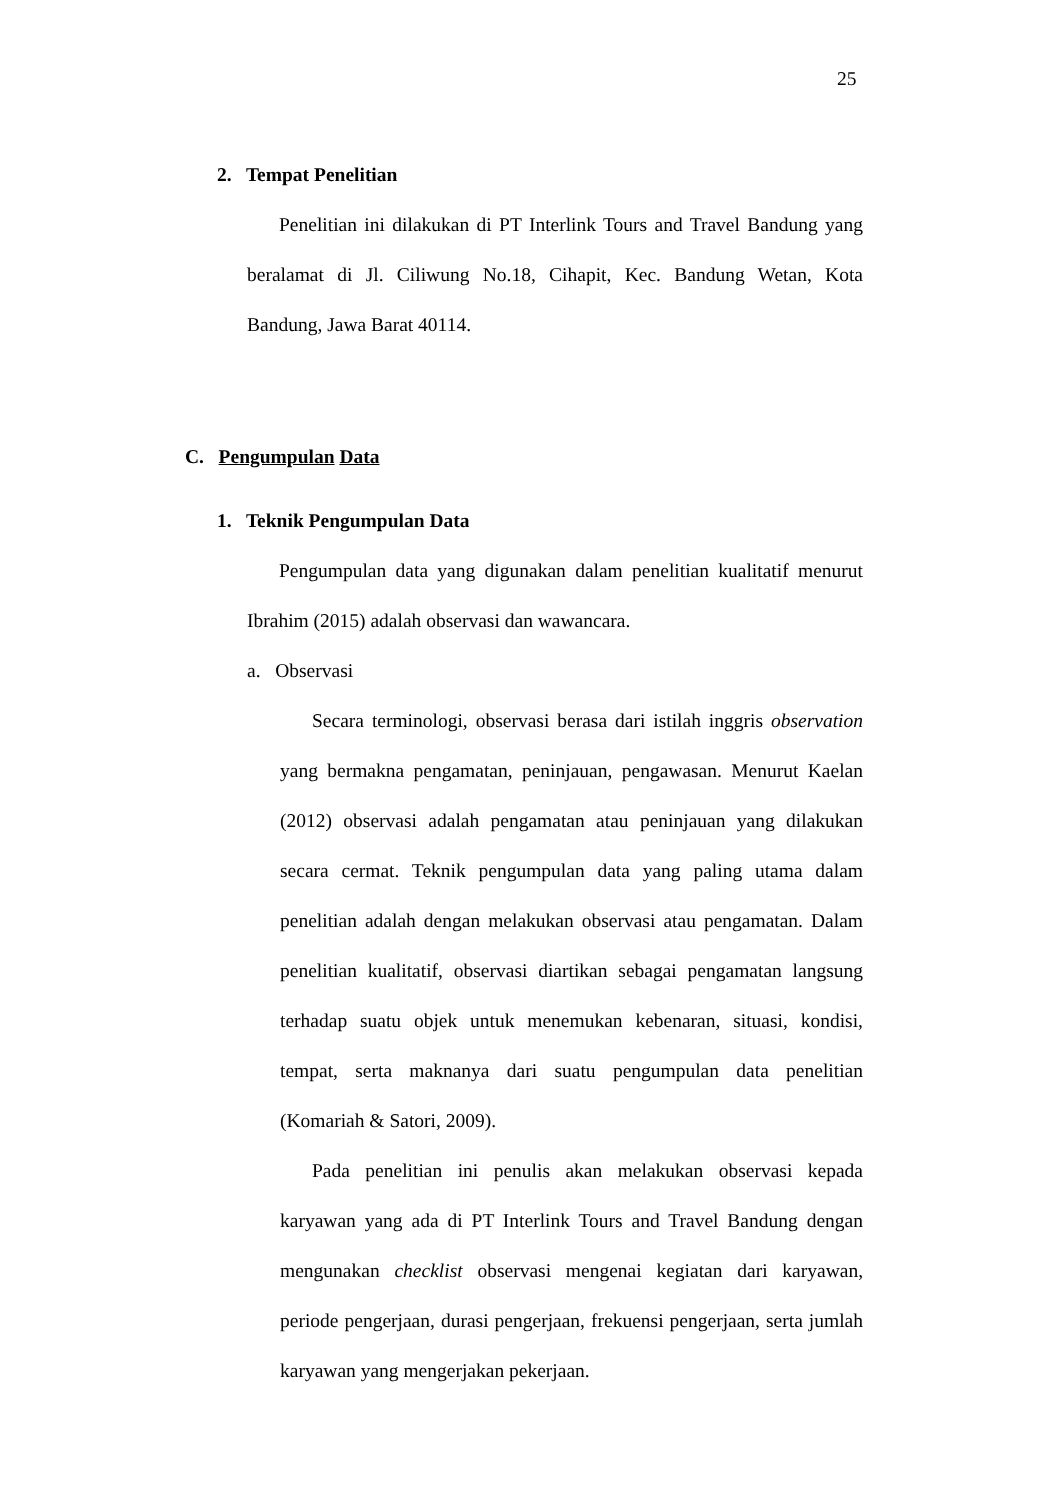25
2. Tempat Penelitian
Penelitian ini dilakukan di PT Interlink Tours and Travel Bandung yang beralamat di Jl. Ciliwung No.18, Cihapit, Kec. Bandung Wetan, Kota Bandung, Jawa Barat 40114.
C. Pengumpulan Data
1. Teknik Pengumpulan Data
Pengumpulan data yang digunakan dalam penelitian kualitatif menurut Ibrahim (2015) adalah observasi dan wawancara.
a. Observasi
Secara terminologi, observasi berasa dari istilah inggris observation yang bermakna pengamatan, peninjauan, pengawasan. Menurut Kaelan (2012) observasi adalah pengamatan atau peninjauan yang dilakukan secara cermat. Teknik pengumpulan data yang paling utama dalam penelitian adalah dengan melakukan observasi atau pengamatan. Dalam penelitian kualitatif, observasi diartikan sebagai pengamatan langsung terhadap suatu objek untuk menemukan kebenaran, situasi, kondisi, tempat, serta maknanya dari suatu pengumpulan data penelitian (Komariah & Satori, 2009).
Pada penelitian ini penulis akan melakukan observasi kepada karyawan yang ada di PT Interlink Tours and Travel Bandung dengan mengunakan checklist observasi mengenai kegiatan dari karyawan, periode pengerjaan, durasi pengerjaan, frekuensi pengerjaan, serta jumlah karyawan yang mengerjakan pekerjaan.